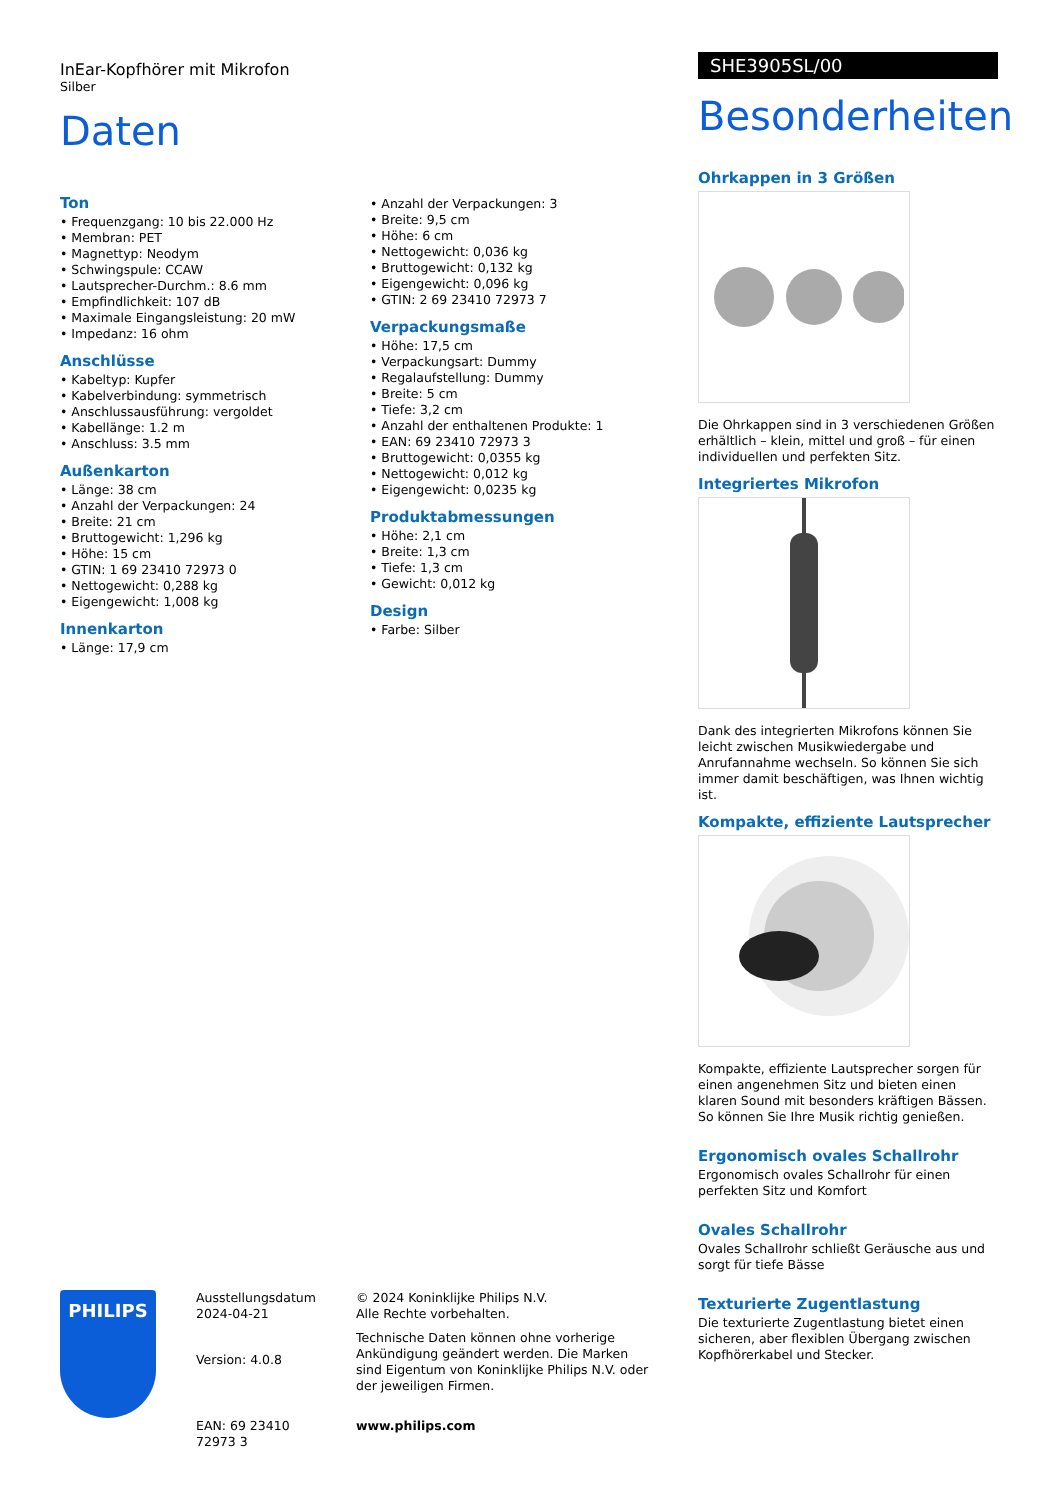InEar-Kopfhörer mit Mikrofon
Silber
Daten
Ton
• Frequenzgang: 10 bis 22.000 Hz
• Membran: PET
• Magnettyp: Neodym
• Schwingspule: CCAW
• Lautsprecher-Durchm.: 8.6 mm
• Empfindlichkeit: 107 dB
• Maximale Eingangsleistung: 20 mW
• Impedanz: 16 ohm
Anschlüsse
• Kabeltyp: Kupfer
• Kabelverbindung: symmetrisch
• Anschlussausführung: vergoldet
• Kabellänge: 1.2 m
• Anschluss: 3.5 mm
Außenkarton
• Länge: 38 cm
• Anzahl der Verpackungen: 24
• Breite: 21 cm
• Bruttogewicht: 1,296 kg
• Höhe: 15 cm
• GTIN: 1 69 23410 72973 0
• Nettogewicht: 0,288 kg
• Eigengewicht: 1,008 kg
Innenkarton
• Länge: 17,9 cm
• Anzahl der Verpackungen: 3
• Breite: 9,5 cm
• Höhe: 6 cm
• Nettogewicht: 0,036 kg
• Bruttogewicht: 0,132 kg
• Eigengewicht: 0,096 kg
• GTIN: 2 69 23410 72973 7
Verpackungsmaße
• Höhe: 17,5 cm
• Verpackungsart: Dummy
• Regalaufstellung: Dummy
• Breite: 5 cm
• Tiefe: 3,2 cm
• Anzahl der enthaltenen Produkte: 1
• EAN: 69 23410 72973 3
• Bruttogewicht: 0,0355 kg
• Nettogewicht: 0,012 kg
• Eigengewicht: 0,0235 kg
Produktabmessungen
• Höhe: 2,1 cm
• Breite: 1,3 cm
• Tiefe: 1,3 cm
• Gewicht: 0,012 kg
Design
• Farbe: Silber
SHE3905SL/00
Besonderheiten
Ohrkappen in 3 Größen
Die Ohrkappen sind in 3 verschiedenen Größen erhältlich – klein, mittel und groß – für einen individuellen und perfekten Sitz.
Integriertes Mikrofon
Dank des integrierten Mikrofons können Sie leicht zwischen Musikwiedergabe und Anrufannahme wechseln. So können Sie sich immer damit beschäftigen, was Ihnen wichtig ist.
Kompakte, effiziente Lautsprecher
Kompakte, effiziente Lautsprecher sorgen für einen angenehmen Sitz und bieten einen klaren Sound mit besonders kräftigen Bässen. So können Sie Ihre Musik richtig genießen.
Ergonomisch ovales Schallrohr
Ergonomisch ovales Schallrohr für einen perfekten Sitz und Komfort
Ovales Schallrohr
Ovales Schallrohr schließt Geräusche aus und sorgt für tiefe Bässe
Texturierte Zugentlastung
Die texturierte Zugentlastung bietet einen sicheren, aber flexiblen Übergang zwischen Kopfhörerkabel und Stecker.
PHILIPS
Ausstellungsdatum
2024-04-21
Version: 4.0.8
EAN: 69 23410 72973 3
© 2024 Koninklijke Philips N.V.
Alle Rechte vorbehalten.
Technische Daten können ohne vorherige Ankündigung geändert werden. Die Marken sind Eigentum von Koninklijke Philips N.V. oder der jeweiligen Firmen.
www.philips.com